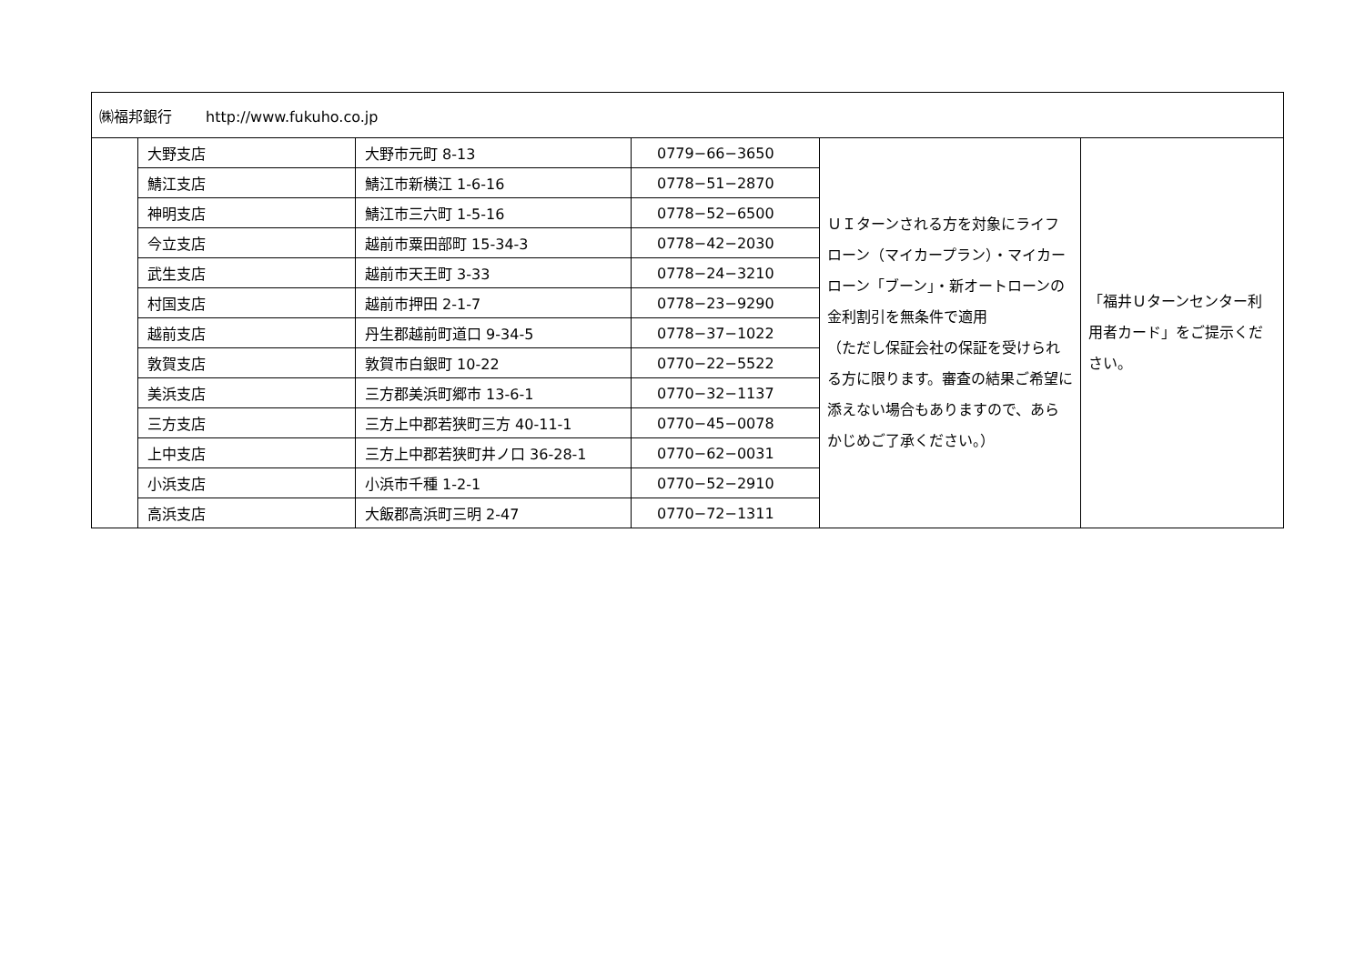| ㈱福邦銀行 http://www.fukuho.co.jp | | | | | |
| | 大野支店 | 大野市元町 8-13 | 0779−66−3650 | ＵＩターンされる方を対象にライフローン（マイカープラン）・マイカーローン「ブーン」・新オートローンの金利割引を無条件で適用 （ただし保証会社の保証を受けられる方に限ります。審査の結果ご希望に添えない場合もありますので、あらかじめご了承ください。） | 「福井Ｕターンセンター利用者カード」をご提示ください。 |
| | 鯖江支店 | 鯖江市新横江 1-6-16 | 0778−51−2870 | | |
| | 神明支店 | 鯖江市三六町 1-5-16 | 0778−52−6500 | | |
| | 今立支店 | 越前市粟田部町 15-34-3 | 0778−42−2030 | | |
| | 武生支店 | 越前市天王町 3-33 | 0778−24−3210 | | |
| | 村国支店 | 越前市押田 2-1-7 | 0778−23−9290 | | |
| | 越前支店 | 丹生郡越前町道口 9-34-5 | 0778−37−1022 | | |
| | 敦賀支店 | 敦賀市白銀町 10-22 | 0770−22−5522 | | |
| | 美浜支店 | 三方郡美浜町郷市 13-6-1 | 0770−32−1137 | | |
| | 三方支店 | 三方上中郡若狭町三方 40-11-1 | 0770−45−0078 | | |
| | 上中支店 | 三方上中郡若狭町井ノ口 36-28-1 | 0770−62−0031 | | |
| | 小浜支店 | 小浜市千種 1-2-1 | 0770−52−2910 | | |
| | 高浜支店 | 大飯郡高浜町三明 2-47 | 0770−72−1311 | | |